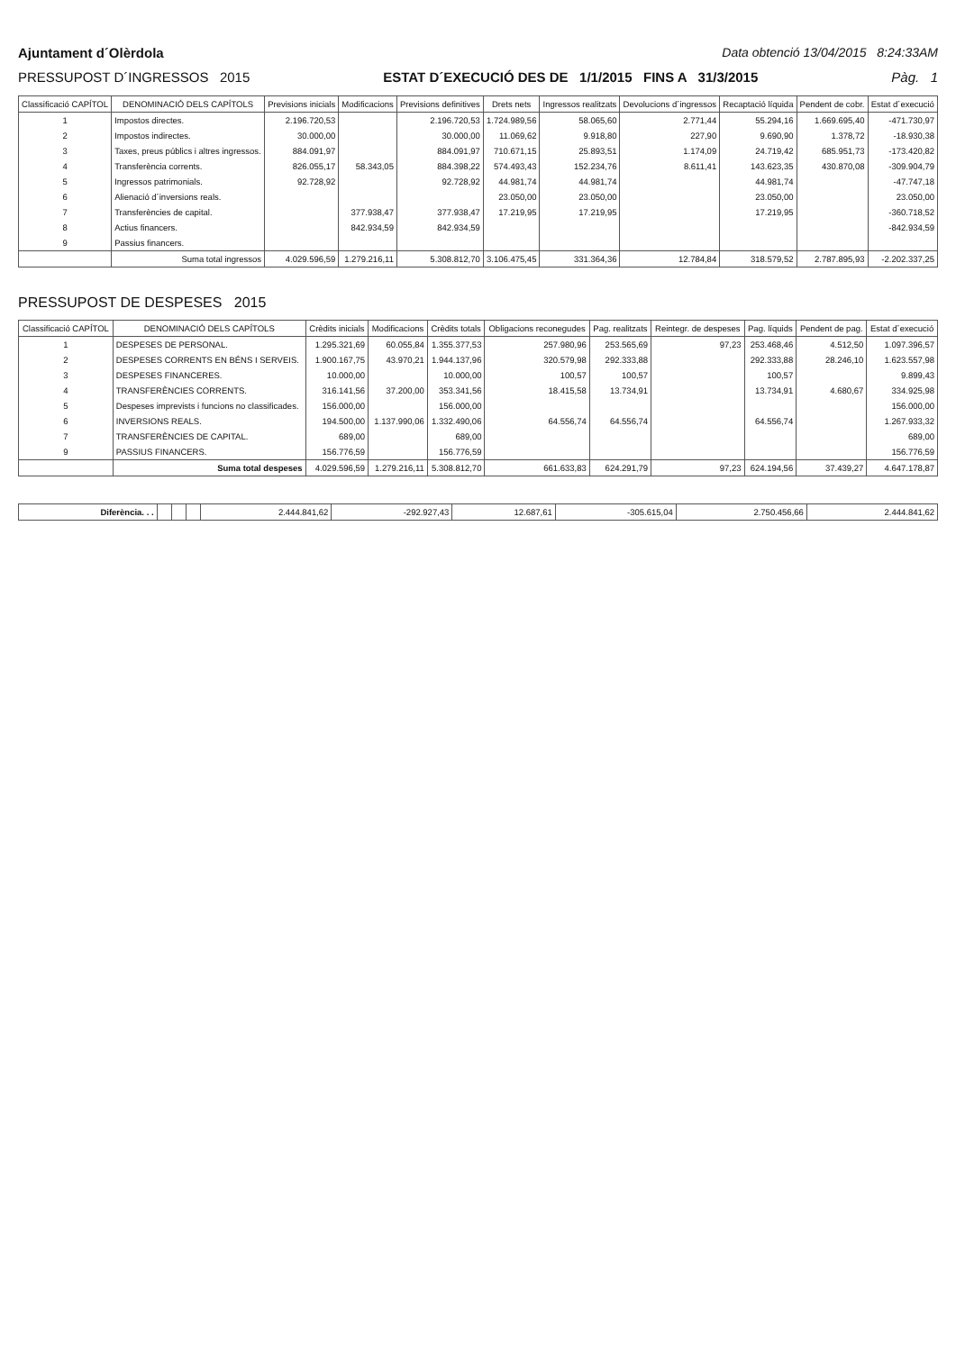Ajuntament d´Olèrdola Data obtenció 13/04/2015 8:24:33AM
PRESSUPOST D´INGRESSOS 2015 ESTAT D´EXECUCIÓ DES DE 1/1/2015 FINS A 31/3/2015 Pàg. 1
| Classificació CAPÍTOL | DENOMINACIÓ DELS CAPÍTOLS | Previsions inicials | Modificacions | Previsions definitives | Drets nets | Ingressos realitzats | Devolucions d´ingressos | Recaptació líquida | Pendent de cobr. | Estat d´execució |
| --- | --- | --- | --- | --- | --- | --- | --- | --- | --- | --- |
| 1 | Impostos directes. | 2.196.720,53 | | 2.196.720,53 | 1.724.989,56 | 58.065,60 | 2.771,44 | 55.294,16 | 1.669.695,40 | -471.730,97 |
| 2 | Impostos indirectes. | 30.000,00 | | 30.000,00 | 11.069,62 | 9.918,80 | 227,90 | 9.690,90 | 1.378,72 | -18.930,38 |
| 3 | Taxes, preus públics i altres ingressos. | 884.091,97 | | 884.091,97 | 710.671,15 | 25.893,51 | 1.174,09 | 24.719,42 | 685.951,73 | -173.420,82 |
| 4 | Transferència corrents. | 826.055,17 | 58.343,05 | 884.398,22 | 574.493,43 | 152.234,76 | 8.611,41 | 143.623,35 | 430.870,08 | -309.904,79 |
| 5 | Ingressos patrimonials. | 92.728,92 | | 92.728,92 | 44.981,74 | 44.981,74 | | 44.981,74 | | -47.747,18 |
| 6 | Alienació d´inversions reals. | | | | 23.050,00 | 23.050,00 | | 23.050,00 | | 23.050,00 |
| 7 | Transferències de capital. | | 377.938,47 | 377.938,47 | 17.219,95 | 17.219,95 | | 17.219,95 | | -360.718,52 |
| 8 | Actius financers. | | 842.934,59 | 842.934,59 | | | | | | -842.934,59 |
| 9 | Passius financers. | | | | | | | | | |
| | Suma total ingressos | 4.029.596,59 | 1.279.216,11 | 5.308.812,70 | 3.106.475,45 | 331.364,36 | 12.784,84 | 318.579,52 | 2.787.895,93 | -2.202.337,25 |
PRESSUPOST DE DESPESES 2015
| Classificació CAPÍTOL | DENOMINACIÓ DELS CAPÍTOLS | Crèdits inicials | Modificacions | Crèdits totals | Obligacions reconegudes | Pag. realitzats | Reintegr. de despeses | Pag. líquids | Pendent de pag. | Estat d´execució |
| --- | --- | --- | --- | --- | --- | --- | --- | --- | --- | --- |
| 1 | DESPESES DE PERSONAL. | 1.295.321,69 | 60.055,84 | 1.355.377,53 | 257.980,96 | 253.565,69 | 97,23 | 253.468,46 | 4.512,50 | 1.097.396,57 |
| 2 | DESPESES CORRENTS EN BÉNS I SERVEIS. | 1.900.167,75 | 43.970,21 | 1.944.137,96 | 320.579,98 | 292.333,88 | | 292.333,88 | 28.246,10 | 1.623.557,98 |
| 3 | DESPESES FINANCERES. | 10.000,00 | | 10.000,00 | 100,57 | 100,57 | | 100,57 | | 9.899,43 |
| 4 | TRANSFERÈNCIES CORRENTS. | 316.141,56 | 37.200,00 | 353.341,56 | 18.415,58 | 13.734,91 | | 13.734,91 | 4.680,67 | 334.925,98 |
| 5 | Despeses imprevists i funcions no classificades. | 156.000,00 | | 156.000,00 | | | | | | 156.000,00 |
| 6 | INVERSIONS REALS. | 194.500,00 | 1.137.990,06 | 1.332.490,06 | 64.556,74 | 64.556,74 | | 64.556,74 | | 1.267.933,32 |
| 7 | TRANSFERÈNCIES DE CAPITAL. | 689,00 | | 689,00 | | | | | | 689,00 |
| 9 | PASSIUS FINANCERS. | 156.776,59 | | 156.776,59 | | | | | | 156.776,59 |
| | Suma total despeses | 4.029.596,59 | 1.279.216,11 | 5.308.812,70 | 661.633,83 | 624.291,79 | 97,23 | 624.194,56 | 37.439,27 | 4.647.178,87 |
| Diferència. . . | | | | 2.444.841,62 | -292.927,43 | 12.687,61 | -305.615,04 | 2.750.456,66 | 2.444.841,62 |